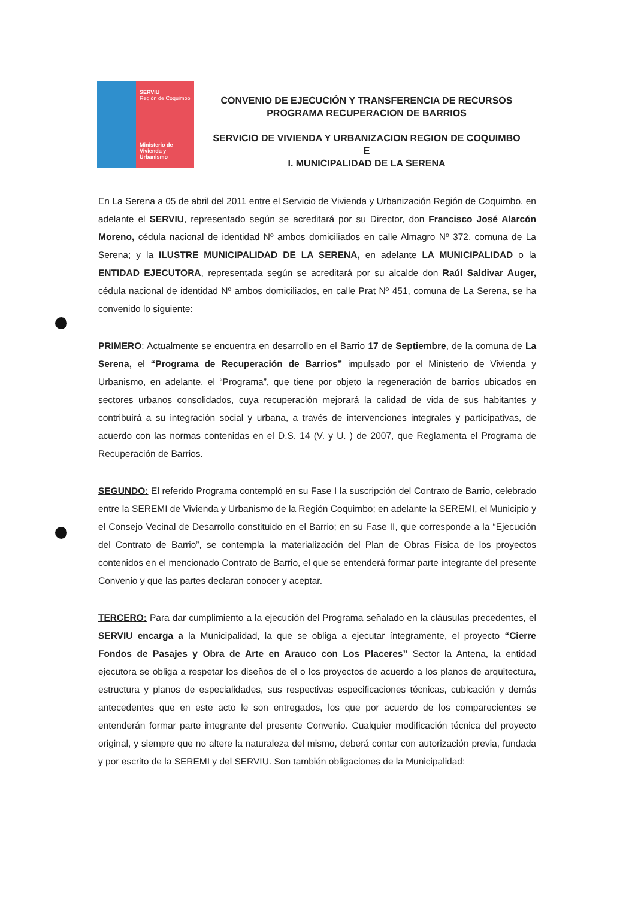SERVIU
Región de Coquimbo
Ministerio de Vivienda y Urbanismo
CONVENIO DE EJECUCIÓN Y TRANSFERENCIA DE RECURSOS
PROGRAMA RECUPERACION DE BARRIOS
SERVICIO DE VIVIENDA Y URBANIZACION REGION DE COQUIMBO
E
I. MUNICIPALIDAD DE LA SERENA
En La Serena a 05 de abril del 2011 entre el Servicio de Vivienda y Urbanización Región de Coquimbo, en adelante el SERVIU, representado según se acreditará por su Director, don Francisco José Alarcón Moreno, cédula nacional de identidad Nº ambos domiciliados en calle Almagro Nº 372, comuna de La Serena; y la ILUSTRE MUNICIPALIDAD DE LA SERENA, en adelante LA MUNICIPALIDAD o la ENTIDAD EJECUTORA, representada según se acreditará por su alcalde don Raúl Saldivar Auger, cédula nacional de identidad Nº ambos domiciliados, en calle Prat Nº 451, comuna de La Serena, se ha convenido lo siguiente:
PRIMERO: Actualmente se encuentra en desarrollo en el Barrio 17 de Septiembre, de la comuna de La Serena, el “Programa de Recuperación de Barrios” impulsado por el Ministerio de Vivienda y Urbanismo, en adelante, el “Programa”, que tiene por objeto la regeneración de barrios ubicados en sectores urbanos consolidados, cuya recuperación mejorará la calidad de vida de sus habitantes y contribuirá a su integración social y urbana, a través de intervenciones integrales y participativas, de acuerdo con las normas contenidas en el D.S. 14 (V. y U. ) de 2007, que Reglamenta el Programa de Recuperación de Barrios.
SEGUNDO: El referido Programa contempló en su Fase I la suscripción del Contrato de Barrio, celebrado entre la SEREMI de Vivienda y Urbanismo de la Región Coquimbo; en adelante la SEREMI, el Municipio y el Consejo Vecinal de Desarrollo constituido en el Barrio; en su Fase II, que corresponde a la “Ejecución del Contrato de Barrio”, se contempla la materialización del Plan de Obras Física de los proyectos contenidos en el mencionado Contrato de Barrio, el que se entenderá formar parte integrante del presente Convenio y que las partes declaran conocer y aceptar.
TERCERO: Para dar cumplimiento a la ejecución del Programa señalado en la cláusulas precedentes, el SERVIU encarga a la Municipalidad, la que se obliga a ejecutar íntegramente, el proyecto “Cierre Fondos de Pasajes y Obra de Arte en Arauco con Los Placeres” Sector la Antena, la entidad ejecutora se obliga a respetar los diseños de el o los proyectos de acuerdo a los planos de arquitectura, estructura y planos de especialidades, sus respectivas especificaciones técnicas, cubicación y demás antecedentes que en este acto le son entregados, los que por acuerdo de los comparecientes se entenderán formar parte integrante del presente Convenio. Cualquier modificación técnica del proyecto original, y siempre que no altere la naturaleza del mismo, deberá contar con autorización previa, fundada y por escrito de la SEREMI y del SERVIU. Son también obligaciones de la Municipalidad: